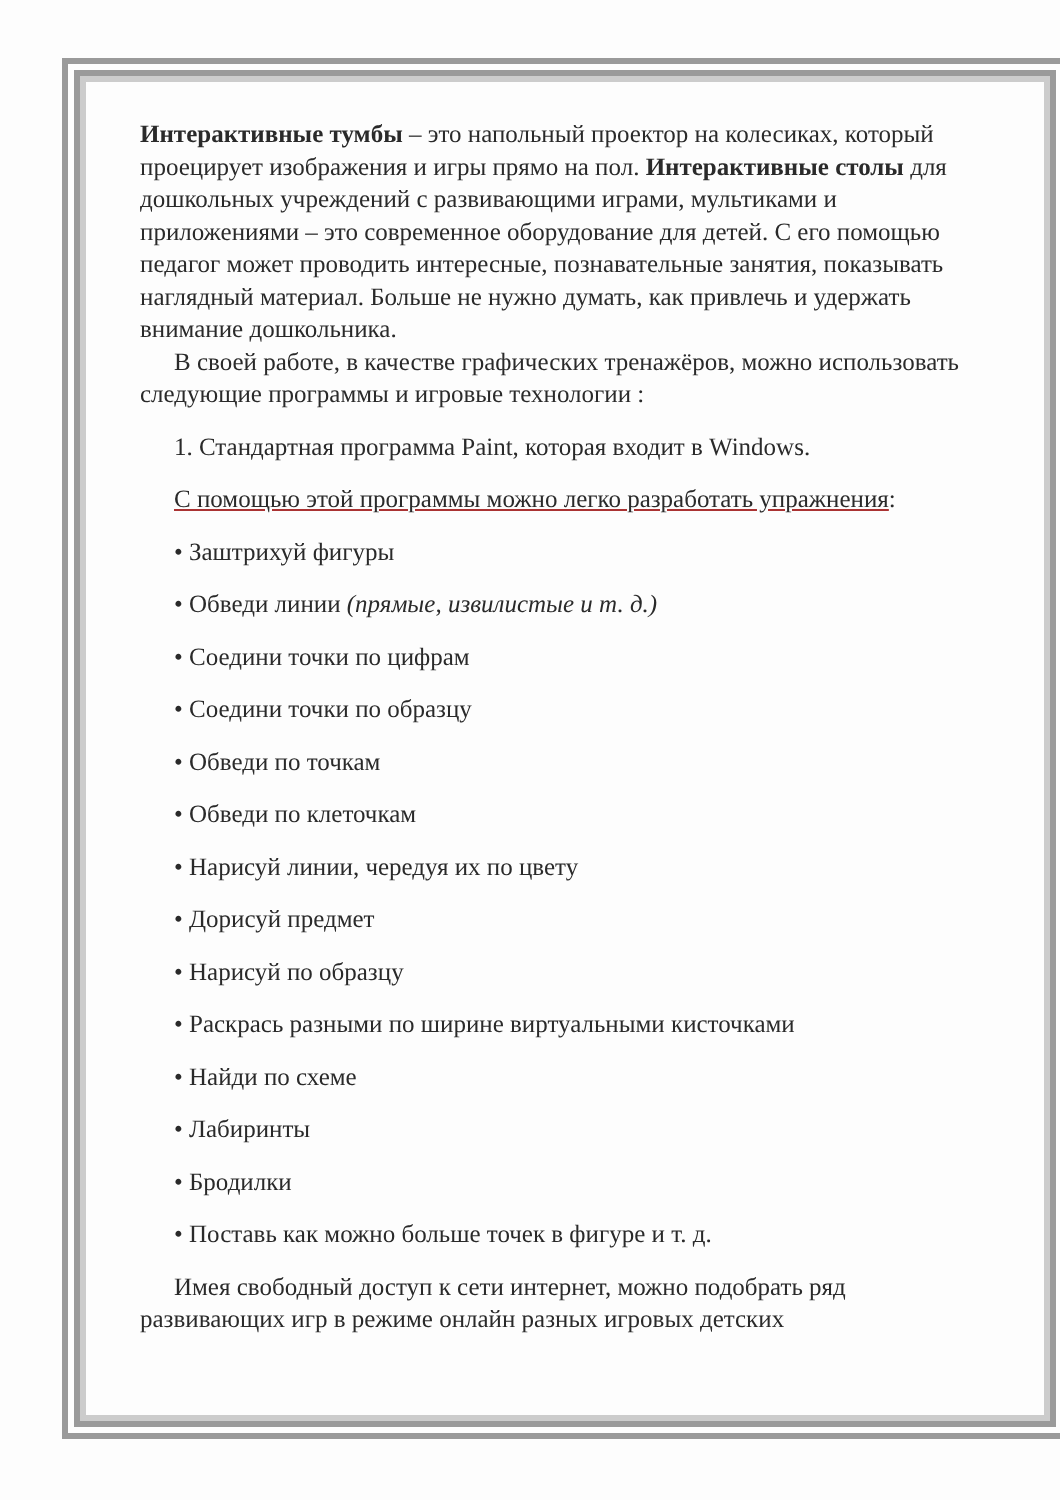Интерактивные тумбы – это напольный проектор на колесиках, который проецирует изображения и игры прямо на пол. Интерактивные столы для дошкольных учреждений с развивающими играми, мультиками и приложениями – это современное оборудование для детей. С его помощью педагог может проводить интересные, познавательные занятия, показывать наглядный материал. Больше не нужно думать, как привлечь и удержать внимание дошкольника.
В своей работе, в качестве графических тренажёров, можно использовать следующие программы и игровые технологии :
1. Стандартная программа Paint, которая входит в Windows.
С помощью этой программы можно легко разработать упражнения:
• Заштрихуй фигуры
• Обведи линии (прямые, извилистые и т. д.)
• Соедини точки по цифрам
• Соедини точки по образцу
• Обведи по точкам
• Обведи по клеточкам
• Нарисуй линии, чередуя их по цвету
• Дорисуй предмет
• Нарисуй по образцу
• Раскрась разными по ширине виртуальными кисточками
• Найди по схеме
• Лабиринты
• Бродилки
• Поставь как можно больше точек в фигуре и т. д.
Имея свободный доступ к сети интернет, можно подобрать ряд развивающих игр в режиме онлайн разных игровых детских